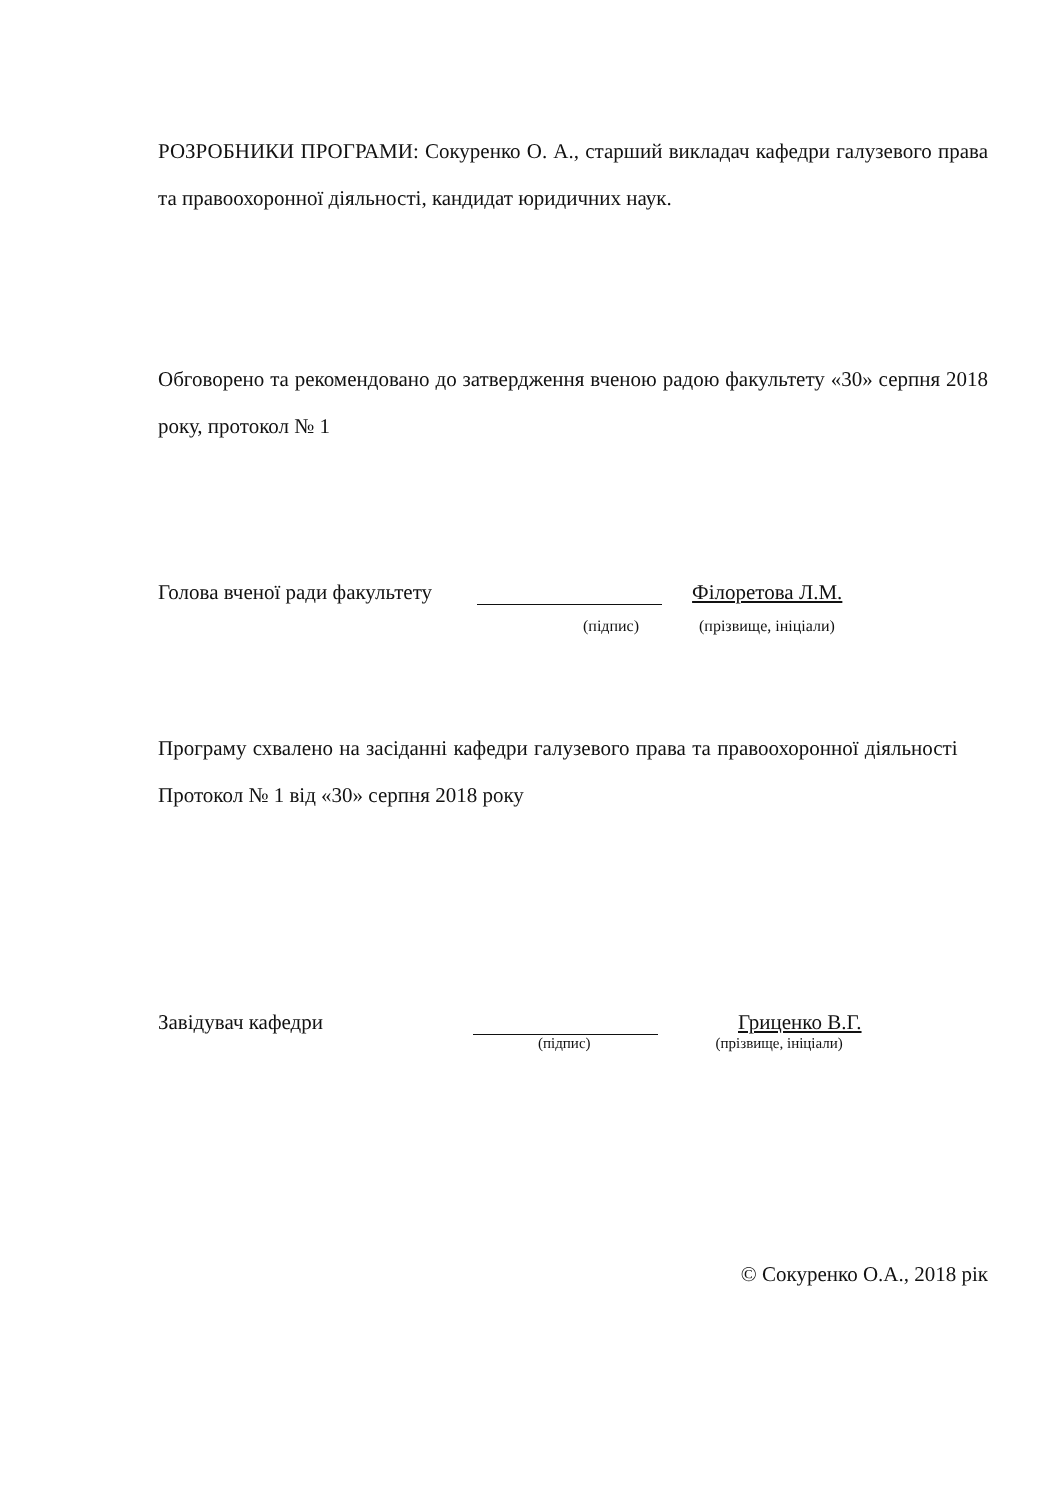РОЗРОБНИКИ ПРОГРАМИ: Сокуренко О. А., старший викладач кафедри галузевого права та правоохоронної діяльності, кандидат юридичних наук.
Обговорено та рекомендовано до затвердження вченою радою факультету «30» серпня 2018 року, протокол № 1
Голова вченої ради факультету Філоретова Л.М.
(підпис) (прізвище, ініціали)
Програму схвалено на засіданні кафедри галузевого права та правоохоронної діяльності Протокол № 1 від «30» серпня 2018 року
Завідувач кафедри Гриценко В.Г.
(підпис) (прізвище, ініціали)
© Сокуренко О.А., 2018 рік